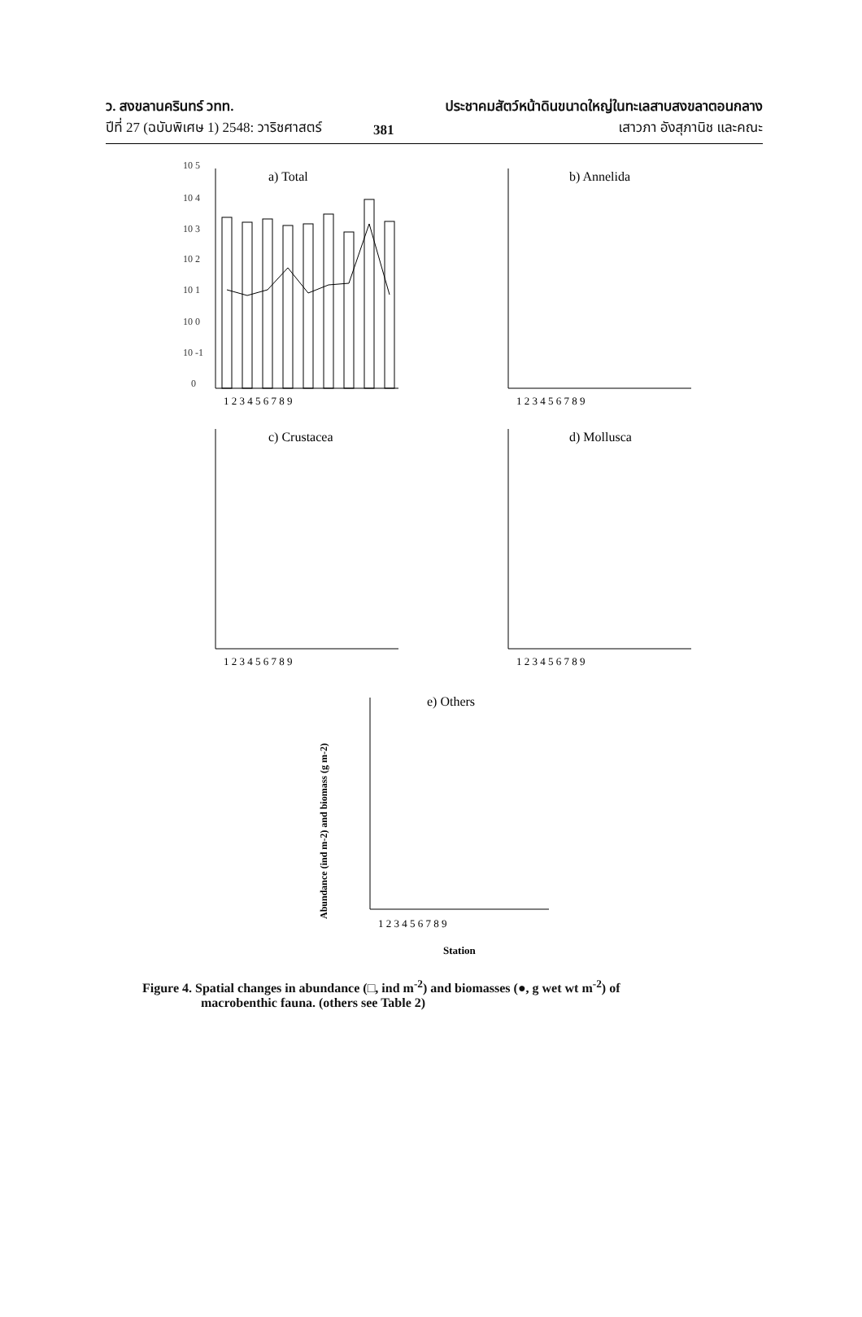ว. สงขลานครินทร์ วทท.
ปีที่ 27 (ฉบับพิเศษ 1) 2548: วาริชศาสตร์
381 ประชาคมสัตว์หน้าดินขนาดใหญ่ในทะเลสาบสงขลาตอนกลาง
เสาวภา อังสุภานิช และคณะ
10 5
10 4
10 3
10 2
10 1
10 0
10 -1
0
a) Total
1 2 3 4 5 6 7 8 9
b) Annelida
1 2 3 4 5 6 7 8 9
c) Crustacea
1 2 3 4 5 6 7 8 9
d) Mollusca
1 2 3 4 5 6 7 8 9
Abundance (ind m-2) and biomass (g m-2)
e) Others
1 2 3 4 5 6 7 8 9
Station
Figure 4. Spatial changes in abundance (□, ind m<sup>-2</sup>) and biomasses (●, g wet wt m<sup>-2</sup>) of
macrobenthic fauna. (others see Table 2)